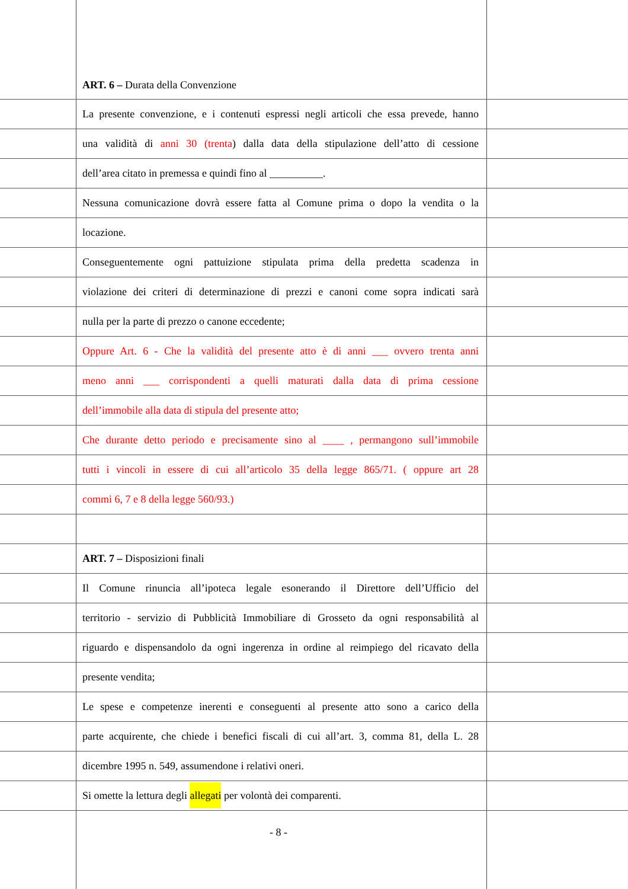ART. 6 – Durata della Convenzione
La presente convenzione, e i contenuti espressi negli articoli che essa prevede, hanno
una validità di anni 30 (trenta) dalla data della stipulazione dell’atto di cessione
dell’area citato in premessa e quindi fino al __________.
Nessuna comunicazione dovrà essere fatta al Comune prima o dopo la vendita o la
locazione.
Conseguentemente ogni pattuizione stipulata prima della predetta scadenza in
violazione dei criteri di determinazione di prezzi e canoni come sopra indicati sarà
nulla per la parte di prezzo o canone eccedente;
Oppure Art. 6 - Che la validità del presente atto è di anni ___ ovvero trenta anni
meno anni ___ corrispondenti a quelli maturati dalla data di prima cessione
dell’immobile alla data di stipula del presente atto;
Che durante detto periodo e precisamente sino al ____ , permangono sull’immobile
tutti i vincoli in essere di cui all’articolo 35 della legge 865/71. ( oppure art 28
commi 6, 7 e 8 della legge 560/93.)
ART. 7 – Disposizioni finali
Il Comune rinuncia all’ipoteca legale esonerando il Direttore dell’Ufficio del
territorio - servizio di Pubblicità Immobiliare di Grosseto da ogni responsabilità al
riguardo e dispensandolo da ogni ingerenza in ordine al reimpiego del ricavato della
presente vendita;
Le spese e competenze inerenti e conseguenti al presente atto sono a carico della
parte acquirente, che chiede i benefici fiscali di cui all’art. 3, comma 81, della L. 28
dicembre 1995 n. 549, assumendone i relativi oneri.
Si omette la lettura degli allegati per volontà dei comparenti.
- 8 -